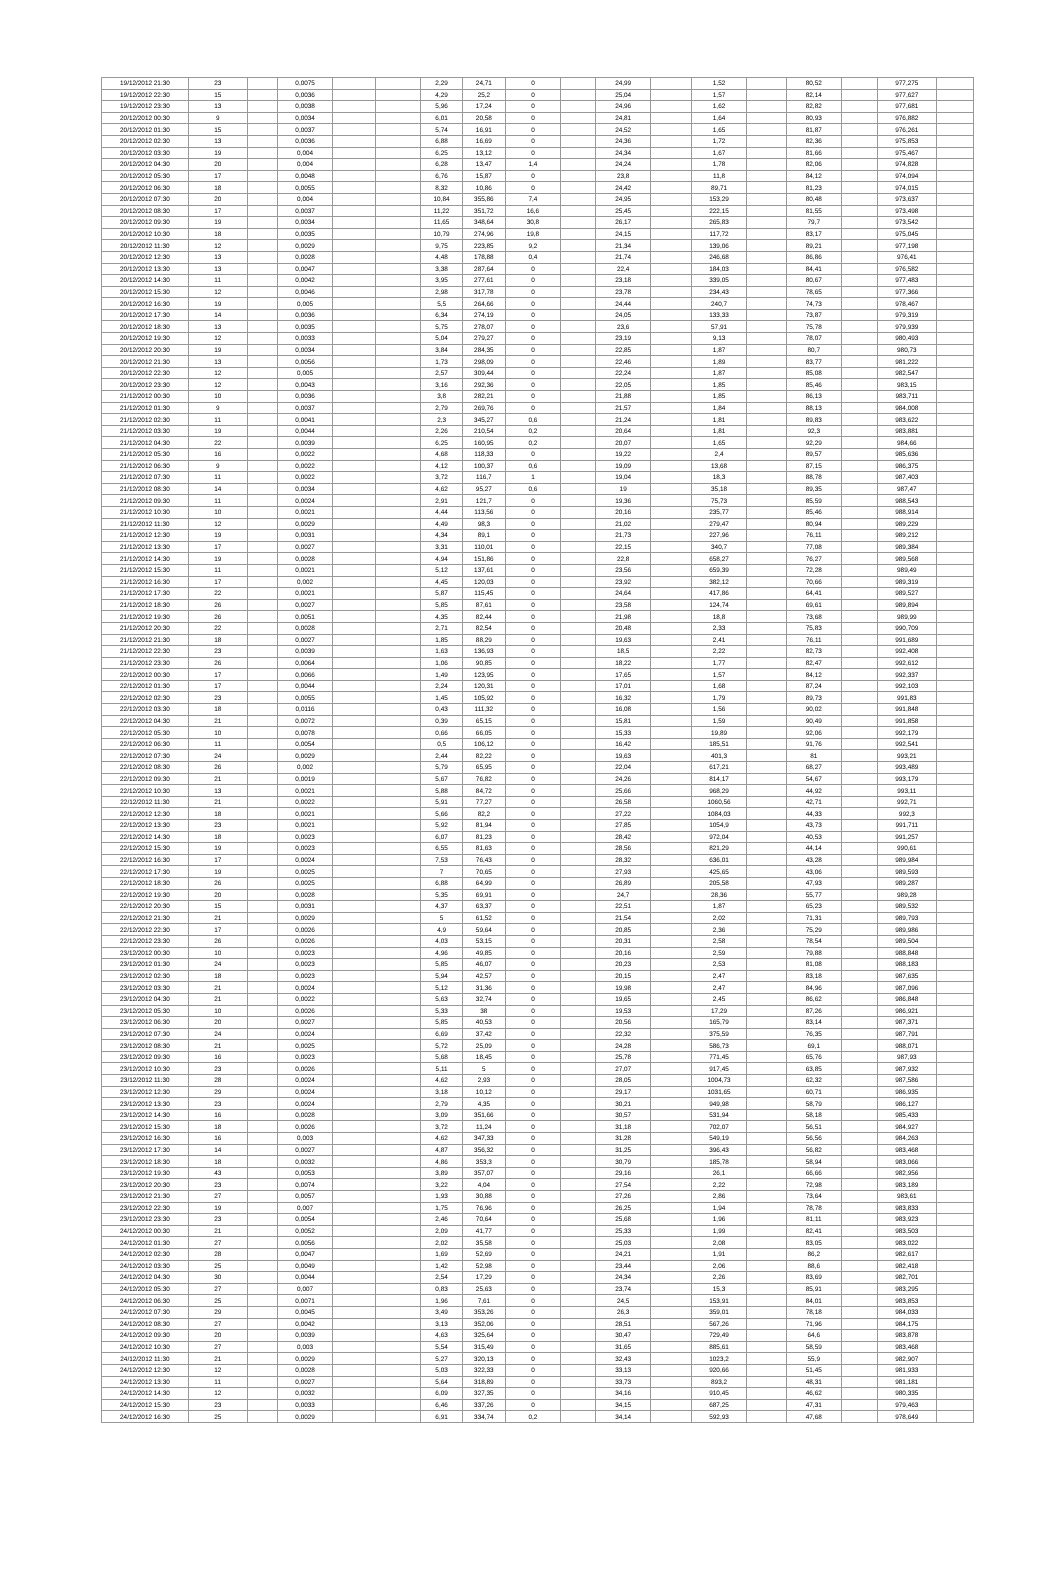| 19/12/2012 21:30 | 23 | | 0,0075 | | | 2,29 | 24,71 | 0 | | 24,99 | | 1,52 | | 80,52 | | 977,275 | |
| 19/12/2012 22:30 | 15 | | 0,0036 | | | 4,29 | 25,2 | 0 | | 25,04 | | 1,57 | | 82,14 | | 977,627 | |
| 19/12/2012 23:30 | 13 | | 0,0038 | | | 5,96 | 17,24 | 0 | | 24,96 | | 1,62 | | 82,82 | | 977,681 | |
| 20/12/2012 00:30 | 9 | | 0,0034 | | | 6,01 | 20,58 | 0 | | 24,81 | | 1,64 | | 80,93 | | 976,882 | |
| 20/12/2012 01:30 | 15 | | 0,0037 | | | 5,74 | 16,91 | 0 | | 24,52 | | 1,65 | | 81,87 | | 976,261 | |
| 20/12/2012 02:30 | 13 | | 0,0036 | | | 6,88 | 16,69 | 0 | | 24,36 | | 1,72 | | 82,36 | | 975,853 | |
| 20/12/2012 03:30 | 19 | | 0,004 | | | 6,25 | 13,12 | 0 | | 24,34 | | 1,67 | | 81,66 | | 975,467 | |
| 20/12/2012 04:30 | 20 | | 0,004 | | | 6,28 | 13,47 | 1,4 | | 24,24 | | 1,78 | | 82,06 | | 974,828 | |
| 20/12/2012 05:30 | 17 | | 0,0048 | | | 6,76 | 15,87 | 0 | | 23,8 | | 11,8 | | 84,12 | | 974,094 | |
| 20/12/2012 06:30 | 18 | | 0,0055 | | | 8,32 | 10,86 | 0 | | 24,42 | | 89,71 | | 81,23 | | 974,015 | |
| 20/12/2012 07:30 | 20 | | 0,004 | | | 10,84 | 355,86 | 7,4 | | 24,95 | | 153,29 | | 80,48 | | 973,637 | |
| 20/12/2012 08:30 | 17 | | 0,0037 | | | 11,22 | 351,72 | 16,6 | | 25,45 | | 222,15 | | 81,55 | | 973,498 | |
| 20/12/2012 09:30 | 19 | | 0,0034 | | | 11,65 | 348,64 | 30,8 | | 26,17 | | 265,83 | | 79,7 | | 973,542 | |
| 20/12/2012 10:30 | 18 | | 0,0035 | | | 10,79 | 274,96 | 19,8 | | 24,15 | | 117,72 | | 83,17 | | 975,045 | |
| 20/12/2012 11:30 | 12 | | 0,0029 | | | 9,75 | 223,85 | 9,2 | | 21,34 | | 139,06 | | 89,21 | | 977,198 | |
| 20/12/2012 12:30 | 13 | | 0,0028 | | | 4,48 | 178,88 | 0,4 | | 21,74 | | 246,68 | | 86,86 | | 976,41 | |
| 20/12/2012 13:30 | 13 | | 0,0047 | | | 3,38 | 287,64 | 0 | | 22,4 | | 184,03 | | 84,41 | | 976,582 | |
| 20/12/2012 14:30 | 11 | | 0,0042 | | | 3,95 | 277,61 | 0 | | 23,18 | | 339,05 | | 80,67 | | 977,483 | |
| 20/12/2012 15:30 | 12 | | 0,0046 | | | 2,98 | 317,78 | 0 | | 23,78 | | 234,43 | | 78,65 | | 977,366 | |
| 20/12/2012 16:30 | 19 | | 0,005 | | | 5,5 | 264,66 | 0 | | 24,44 | | 240,7 | | 74,73 | | 978,467 | |
| 20/12/2012 17:30 | 14 | | 0,0036 | | | 6,34 | 274,19 | 0 | | 24,05 | | 133,33 | | 73,87 | | 979,319 | |
| 20/12/2012 18:30 | 13 | | 0,0035 | | | 5,75 | 278,07 | 0 | | 23,6 | | 57,91 | | 75,78 | | 979,939 | |
| 20/12/2012 19:30 | 12 | | 0,0033 | | | 5,04 | 279,27 | 0 | | 23,19 | | 9,13 | | 78,07 | | 980,493 | |
| 20/12/2012 20:30 | 19 | | 0,0034 | | | 3,84 | 284,35 | 0 | | 22,85 | | 1,87 | | 80,7 | | 980,73 | |
| 20/12/2012 21:30 | 13 | | 0,0056 | | | 1,73 | 298,09 | 0 | | 22,46 | | 1,89 | | 83,77 | | 981,222 | |
| 20/12/2012 22:30 | 12 | | 0,005 | | | 2,57 | 309,44 | 0 | | 22,24 | | 1,87 | | 85,08 | | 982,547 | |
| 20/12/2012 23:30 | 12 | | 0,0043 | | | 3,16 | 292,36 | 0 | | 22,05 | | 1,85 | | 85,46 | | 983,15 | |
| 21/12/2012 00:30 | 10 | | 0,0036 | | | 3,8 | 282,21 | 0 | | 21,88 | | 1,85 | | 86,13 | | 983,711 | |
| 21/12/2012 01:30 | 9 | | 0,0037 | | | 2,79 | 269,76 | 0 | | 21,57 | | 1,84 | | 88,13 | | 984,008 | |
| 21/12/2012 02:30 | 11 | | 0,0041 | | | 2,3 | 345,27 | 0,6 | | 21,24 | | 1,81 | | 89,83 | | 983,622 | |
| 21/12/2012 03:30 | 19 | | 0,0044 | | | 2,26 | 210,54 | 0,2 | | 20,64 | | 1,81 | | 92,3 | | 983,881 | |
| 21/12/2012 04:30 | 22 | | 0,0039 | | | 6,25 | 160,95 | 0,2 | | 20,07 | | 1,65 | | 92,29 | | 984,66 | |
| 21/12/2012 05:30 | 16 | | 0,0022 | | | 4,68 | 118,33 | 0 | | 19,22 | | 2,4 | | 89,57 | | 985,636 | |
| 21/12/2012 06:30 | 9 | | 0,0022 | | | 4,12 | 100,37 | 0,6 | | 19,09 | | 13,68 | | 87,15 | | 986,375 | |
| 21/12/2012 07:30 | 11 | | 0,0022 | | | 3,72 | 116,7 | 1 | | 19,04 | | 18,3 | | 88,78 | | 987,403 | |
| 21/12/2012 08:30 | 14 | | 0,0034 | | | 4,62 | 95,27 | 0,6 | | 19 | | 35,18 | | 89,35 | | 987,47 | |
| 21/12/2012 09:30 | 11 | | 0,0024 | | | 2,91 | 121,7 | 0 | | 19,36 | | 75,73 | | 85,59 | | 988,543 | |
| 21/12/2012 10:30 | 10 | | 0,0021 | | | 4,44 | 113,56 | 0 | | 20,16 | | 235,77 | | 85,46 | | 988,914 | |
| 21/12/2012 11:30 | 12 | | 0,0029 | | | 4,49 | 98,3 | 0 | | 21,02 | | 279,47 | | 80,94 | | 989,229 | |
| 21/12/2012 12:30 | 19 | | 0,0031 | | | 4,34 | 89,1 | 0 | | 21,73 | | 227,96 | | 76,11 | | 989,212 | |
| 21/12/2012 13:30 | 17 | | 0,0027 | | | 3,31 | 110,01 | 0 | | 22,15 | | 340,7 | | 77,08 | | 989,384 | |
| 21/12/2012 14:30 | 19 | | 0,0028 | | | 4,94 | 151,86 | 0 | | 22,8 | | 658,27 | | 76,27 | | 989,568 | |
| 21/12/2012 15:30 | 11 | | 0,0021 | | | 5,12 | 137,61 | 0 | | 23,56 | | 659,39 | | 72,28 | | 989,49 | |
| 21/12/2012 16:30 | 17 | | 0,002 | | | 4,45 | 120,03 | 0 | | 23,92 | | 382,12 | | 70,66 | | 989,319 | |
| 21/12/2012 17:30 | 22 | | 0,0021 | | | 5,87 | 115,45 | 0 | | 24,64 | | 417,86 | | 64,41 | | 989,527 | |
| 21/12/2012 18:30 | 26 | | 0,0027 | | | 5,85 | 87,61 | 0 | | 23,58 | | 124,74 | | 69,61 | | 989,894 | |
| 21/12/2012 19:30 | 26 | | 0,0051 | | | 4,35 | 82,44 | 0 | | 21,98 | | 18,8 | | 73,68 | | 989,99 | |
| 21/12/2012 20:30 | 22 | | 0,0028 | | | 2,71 | 82,54 | 0 | | 20,48 | | 2,33 | | 75,83 | | 990,709 | |
| 21/12/2012 21:30 | 18 | | 0,0027 | | | 1,85 | 88,29 | 0 | | 19,63 | | 2,41 | | 76,11 | | 991,689 | |
| 21/12/2012 22:30 | 23 | | 0,0039 | | | 1,63 | 136,93 | 0 | | 18,5 | | 2,22 | | 82,73 | | 992,408 | |
| 21/12/2012 23:30 | 26 | | 0,0064 | | | 1,06 | 90,85 | 0 | | 18,22 | | 1,77 | | 82,47 | | 992,612 | |
| 22/12/2012 00:30 | 17 | | 0,0066 | | | 1,49 | 123,95 | 0 | | 17,65 | | 1,57 | | 84,12 | | 992,337 | |
| 22/12/2012 01:30 | 17 | | 0,0044 | | | 2,24 | 120,31 | 0 | | 17,01 | | 1,68 | | 87,24 | | 992,103 | |
| 22/12/2012 02:30 | 23 | | 0,0055 | | | 1,45 | 105,92 | 0 | | 16,32 | | 1,79 | | 89,73 | | 991,83 | |
| 22/12/2012 03:30 | 18 | | 0,0116 | | | 0,43 | 111,32 | 0 | | 16,08 | | 1,56 | | 90,02 | | 991,848 | |
| 22/12/2012 04:30 | 21 | | 0,0072 | | | 0,39 | 65,15 | 0 | | 15,81 | | 1,59 | | 90,49 | | 991,858 | |
| 22/12/2012 05:30 | 10 | | 0,0078 | | | 0,66 | 66,05 | 0 | | 15,33 | | 19,89 | | 92,06 | | 992,179 | |
| 22/12/2012 06:30 | 11 | | 0,0054 | | | 0,5 | 106,12 | 0 | | 16,42 | | 185,51 | | 91,76 | | 992,541 | |
| 22/12/2012 07:30 | 24 | | 0,0029 | | | 2,44 | 82,22 | 0 | | 19,63 | | 401,3 | | 81 | | 993,21 | |
| 22/12/2012 08:30 | 26 | | 0,002 | | | 5,79 | 65,95 | 0 | | 22,04 | | 617,21 | | 68,27 | | 993,489 | |
| 22/12/2012 09:30 | 21 | | 0,0019 | | | 5,67 | 76,82 | 0 | | 24,26 | | 814,17 | | 54,67 | | 993,179 | |
| 22/12/2012 10:30 | 13 | | 0,0021 | | | 5,88 | 84,72 | 0 | | 25,66 | | 968,29 | | 44,92 | | 993,11 | |
| 22/12/2012 11:30 | 21 | | 0,0022 | | | 5,91 | 77,27 | 0 | | 26,58 | | 1060,56 | | 42,71 | | 992,71 | |
| 22/12/2012 12:30 | 18 | | 0,0021 | | | 5,66 | 82,2 | 0 | | 27,22 | | 1084,03 | | 44,33 | | 992,3 | |
| 22/12/2012 13:30 | 23 | | 0,0021 | | | 5,92 | 81,94 | 0 | | 27,85 | | 1054,9 | | 43,73 | | 991,711 | |
| 22/12/2012 14:30 | 18 | | 0,0023 | | | 6,07 | 81,23 | 0 | | 28,42 | | 972,04 | | 40,53 | | 991,257 | |
| 22/12/2012 15:30 | 19 | | 0,0023 | | | 6,55 | 81,63 | 0 | | 28,56 | | 821,29 | | 44,14 | | 990,61 | |
| 22/12/2012 16:30 | 17 | | 0,0024 | | | 7,53 | 76,43 | 0 | | 28,32 | | 636,01 | | 43,28 | | 989,984 | |
| 22/12/2012 17:30 | 19 | | 0,0025 | | | 7 | 70,65 | 0 | | 27,93 | | 425,65 | | 43,06 | | 989,593 | |
| 22/12/2012 18:30 | 26 | | 0,0025 | | | 6,88 | 64,99 | 0 | | 26,89 | | 205,58 | | 47,93 | | 989,287 | |
| 22/12/2012 19:30 | 20 | | 0,0028 | | | 5,35 | 69,91 | 0 | | 24,7 | | 28,36 | | 55,77 | | 989,28 | |
| 22/12/2012 20:30 | 15 | | 0,0031 | | | 4,37 | 63,37 | 0 | | 22,51 | | 1,87 | | 65,23 | | 989,532 | |
| 22/12/2012 21:30 | 21 | | 0,0029 | | | 5 | 61,52 | 0 | | 21,54 | | 2,02 | | 71,31 | | 989,793 | |
| 22/12/2012 22:30 | 17 | | 0,0026 | | | 4,9 | 59,64 | 0 | | 20,85 | | 2,36 | | 75,29 | | 989,986 | |
| 22/12/2012 23:30 | 26 | | 0,0026 | | | 4,03 | 53,15 | 0 | | 20,31 | | 2,58 | | 78,54 | | 989,504 | |
| 23/12/2012 00:30 | 10 | | 0,0023 | | | 4,96 | 49,85 | 0 | | 20,16 | | 2,59 | | 79,88 | | 988,848 | |
| 23/12/2012 01:30 | 24 | | 0,0023 | | | 5,85 | 46,07 | 0 | | 20,23 | | 2,53 | | 81,08 | | 988,183 | |
| 23/12/2012 02:30 | 18 | | 0,0023 | | | 5,94 | 42,57 | 0 | | 20,15 | | 2,47 | | 83,18 | | 987,635 | |
| 23/12/2012 03:30 | 21 | | 0,0024 | | | 5,12 | 31,36 | 0 | | 19,98 | | 2,47 | | 84,96 | | 987,096 | |
| 23/12/2012 04:30 | 21 | | 0,0022 | | | 5,63 | 32,74 | 0 | | 19,65 | | 2,45 | | 86,62 | | 986,848 | |
| 23/12/2012 05:30 | 10 | | 0,0026 | | | 5,33 | 38 | 0 | | 19,53 | | 17,29 | | 87,26 | | 986,921 | |
| 23/12/2012 06:30 | 20 | | 0,0027 | | | 5,85 | 40,53 | 0 | | 20,56 | | 165,79 | | 83,14 | | 987,371 | |
| 23/12/2012 07:30 | 24 | | 0,0024 | | | 6,69 | 37,42 | 0 | | 22,32 | | 375,59 | | 76,35 | | 987,791 | |
| 23/12/2012 08:30 | 21 | | 0,0025 | | | 5,72 | 25,09 | 0 | | 24,28 | | 586,73 | | 69,1 | | 988,071 | |
| 23/12/2012 09:30 | 16 | | 0,0023 | | | 5,68 | 18,45 | 0 | | 25,78 | | 771,45 | | 65,76 | | 987,93 | |
| 23/12/2012 10:30 | 23 | | 0,0026 | | | 5,11 | 5 | 0 | | 27,07 | | 917,45 | | 63,85 | | 987,932 | |
| 23/12/2012 11:30 | 28 | | 0,0024 | | | 4,62 | 2,93 | 0 | | 28,05 | | 1004,73 | | 62,32 | | 987,586 | |
| 23/12/2012 12:30 | 29 | | 0,0024 | | | 3,18 | 10,12 | 0 | | 29,17 | | 1031,65 | | 60,71 | | 986,935 | |
| 23/12/2012 13:30 | 23 | | 0,0024 | | | 2,79 | 4,35 | 0 | | 30,21 | | 949,98 | | 58,79 | | 986,127 | |
| 23/12/2012 14:30 | 16 | | 0,0028 | | | 3,09 | 351,66 | 0 | | 30,57 | | 531,94 | | 58,18 | | 985,433 | |
| 23/12/2012 15:30 | 18 | | 0,0026 | | | 3,72 | 11,24 | 0 | | 31,18 | | 702,07 | | 56,51 | | 984,927 | |
| 23/12/2012 16:30 | 16 | | 0,003 | | | 4,62 | 347,33 | 0 | | 31,28 | | 549,19 | | 56,56 | | 984,263 | |
| 23/12/2012 17:30 | 14 | | 0,0027 | | | 4,87 | 356,32 | 0 | | 31,25 | | 396,43 | | 56,82 | | 983,468 | |
| 23/12/2012 18:30 | 18 | | 0,0032 | | | 4,86 | 353,3 | 0 | | 30,79 | | 185,78 | | 58,94 | | 983,066 | |
| 23/12/2012 19:30 | 43 | | 0,0053 | | | 3,89 | 357,07 | 0 | | 29,16 | | 26,1 | | 66,66 | | 982,956 | |
| 23/12/2012 20:30 | 23 | | 0,0074 | | | 3,22 | 4,04 | 0 | | 27,54 | | 2,22 | | 72,98 | | 983,189 | |
| 23/12/2012 21:30 | 27 | | 0,0057 | | | 1,93 | 30,88 | 0 | | 27,26 | | 2,86 | | 73,64 | | 983,61 | |
| 23/12/2012 22:30 | 19 | | 0,007 | | | 1,75 | 76,96 | 0 | | 26,25 | | 1,94 | | 78,78 | | 983,833 | |
| 23/12/2012 23:30 | 23 | | 0,0054 | | | 2,46 | 70,64 | 0 | | 25,68 | | 1,96 | | 81,11 | | 983,923 | |
| 24/12/2012 00:30 | 21 | | 0,0052 | | | 2,09 | 41,77 | 0 | | 25,33 | | 1,99 | | 82,41 | | 983,503 | |
| 24/12/2012 01:30 | 27 | | 0,0056 | | | 2,02 | 35,58 | 0 | | 25,03 | | 2,08 | | 83,05 | | 983,022 | |
| 24/12/2012 02:30 | 28 | | 0,0047 | | | 1,69 | 52,69 | 0 | | 24,21 | | 1,91 | | 86,2 | | 982,617 | |
| 24/12/2012 03:30 | 25 | | 0,0049 | | | 1,42 | 52,98 | 0 | | 23,44 | | 2,06 | | 88,6 | | 982,418 | |
| 24/12/2012 04:30 | 30 | | 0,0044 | | | 2,54 | 17,29 | 0 | | 24,34 | | 2,26 | | 83,69 | | 982,701 | |
| 24/12/2012 05:30 | 27 | | 0,007 | | | 0,83 | 25,63 | 0 | | 23,74 | | 15,3 | | 85,91 | | 983,295 | |
| 24/12/2012 06:30 | 25 | | 0,0071 | | | 1,96 | 7,61 | 0 | | 24,5 | | 153,91 | | 84,01 | | 983,853 | |
| 24/12/2012 07:30 | 29 | | 0,0045 | | | 3,49 | 353,26 | 0 | | 26,3 | | 359,01 | | 78,18 | | 984,033 | |
| 24/12/2012 08:30 | 27 | | 0,0042 | | | 3,13 | 352,06 | 0 | | 28,51 | | 567,26 | | 71,96 | | 984,175 | |
| 24/12/2012 09:30 | 20 | | 0,0039 | | | 4,63 | 325,64 | 0 | | 30,47 | | 729,49 | | 64,6 | | 983,878 | |
| 24/12/2012 10:30 | 27 | | 0,003 | | | 5,54 | 315,49 | 0 | | 31,65 | | 885,61 | | 58,59 | | 983,468 | |
| 24/12/2012 11:30 | 21 | | 0,0029 | | | 5,27 | 320,13 | 0 | | 32,43 | | 1023,2 | | 55,9 | | 982,907 | |
| 24/12/2012 12:30 | 12 | | 0,0028 | | | 5,03 | 322,33 | 0 | | 33,13 | | 920,66 | | 51,45 | | 981,933 | |
| 24/12/2012 13:30 | 11 | | 0,0027 | | | 5,64 | 318,89 | 0 | | 33,73 | | 893,2 | | 48,31 | | 981,181 | |
| 24/12/2012 14:30 | 12 | | 0,0032 | | | 6,09 | 327,35 | 0 | | 34,16 | | 910,45 | | 46,62 | | 980,335 | |
| 24/12/2012 15:30 | 23 | | 0,0033 | | | 6,46 | 337,26 | 0 | | 34,15 | | 687,25 | | 47,31 | | 979,463 | |
| 24/12/2012 16:30 | 25 | | 0,0029 | | | 6,91 | 334,74 | 0,2 | | 34,14 | | 592,93 | | 47,68 | | 978,649 | |